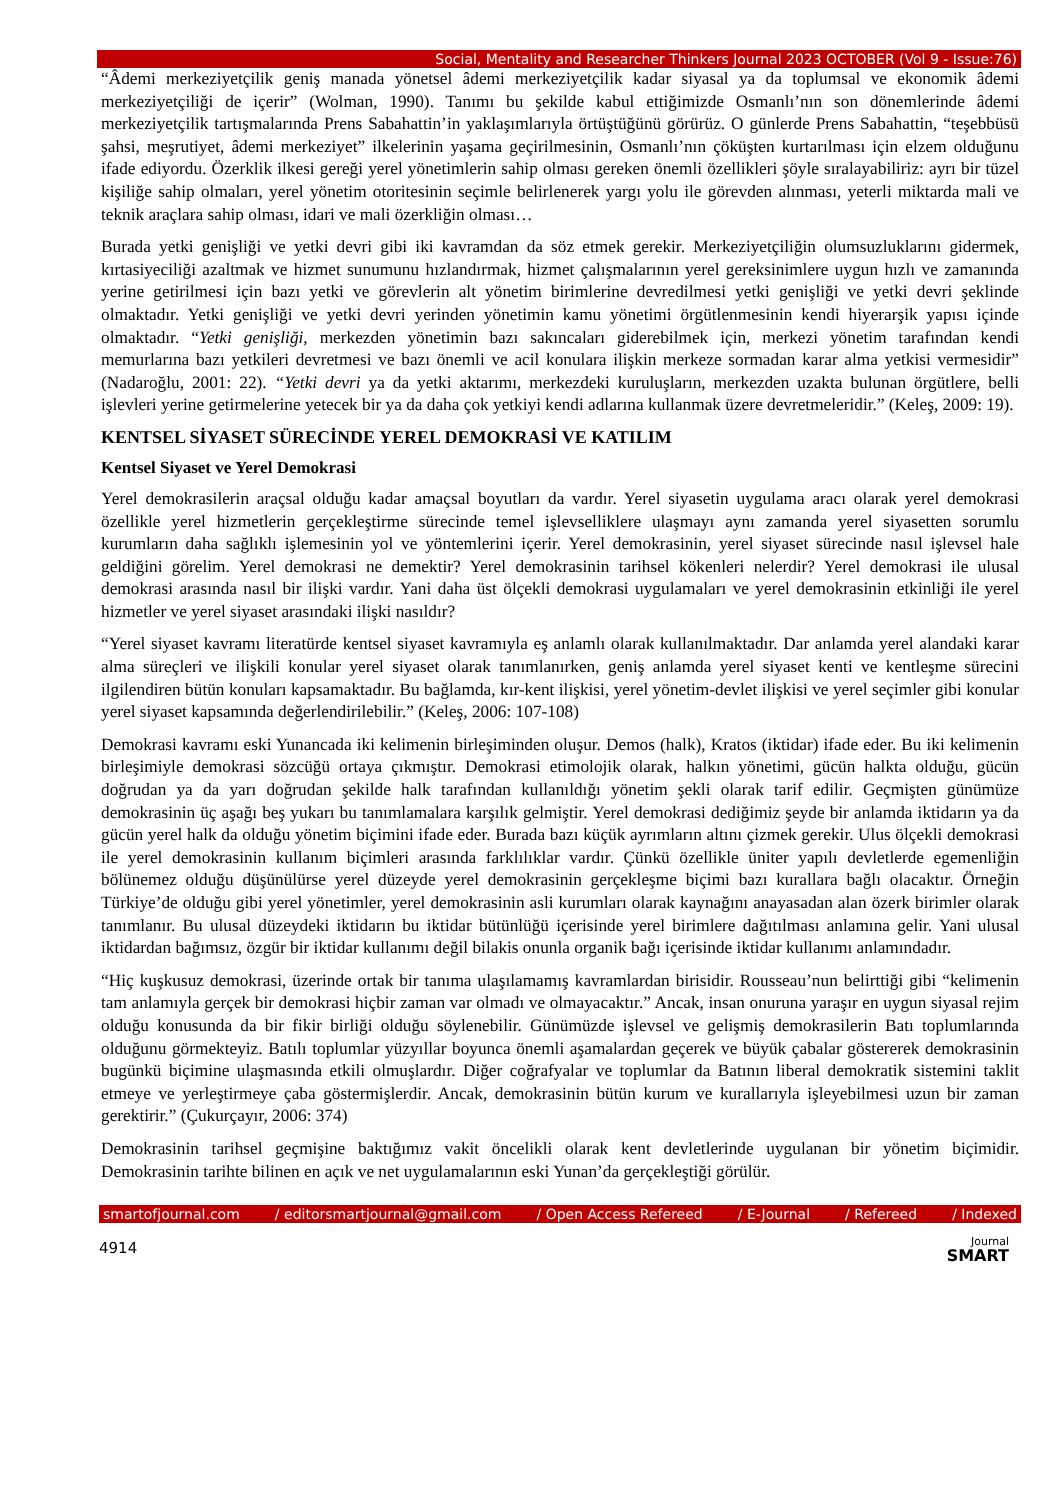Social, Mentality and Researcher Thinkers Journal 2023 OCTOBER (Vol 9 - Issue:76)
“Âdemi merkeziyetçilik geniş manada yönetsel âdemi merkeziyetçilik kadar siyasal ya da toplumsal ve ekonomik âdemi merkeziyetçiliği de içerir” (Wolman, 1990). Tanımı bu şekilde kabul ettiğimizde Osmanlı’nın son dönemlerinde âdemi merkeziyetçilik tartışmalarında Prens Sabahattin’in yaklaşımlarıyla örtüştüğünü görürüz. O günlerde Prens Sabahattin, “teşebbüsü şahsi, meşrutiyet, âdemi merkeziyet” ilkelerinin yaşama geçirilmesinin, Osmanlı’nın çöküşten kurtarılması için elzem olduğunu ifade ediyordu. Özerklik ilkesi gereği yerel yönetimlerin sahip olması gereken önemli özellikleri şöyle sıralayabiliriz: ayrı bir tüzel kişiliğe sahip olmaları, yerel yönetim otoritesinin seçimle belirlenerek yargı yolu ile görevden alınması, yeterli miktarda mali ve teknik araçlara sahip olması, idari ve mali özerkliğin olması…
Burada yetki genişliği ve yetki devri gibi iki kavramdan da söz etmek gerekir. Merkeziyetçiliğin olumsuzluklarını gidermek, kırtasiyeciliği azaltmak ve hizmet sunumunu hızlandırmak, hizmet çalışmalarının yerel gereksinimlere uygun hızlı ve zamanında yerine getirilmesi için bazı yetki ve görevlerin alt yönetim birimlerine devredilmesi yetki genişliği ve yetki devri şeklinde olmaktadır. Yetki genişliği ve yetki devri yerinden yönetimin kamu yönetimi örgütlenmesinin kendi hiyerarşik yapısı içinde olmaktadır. “Yetki genişliği, merkezden yönetimin bazı sakıncaları giderebilmek için, merkezi yönetim tarafından kendi memurlarına bazı yetkileri devretmesi ve bazı önemli ve acil konulara ilişkin merkeze sormadan karar alma yetkisi vermesidir” (Nadaroğlu, 2001: 22). “Yetki devri ya da yetki aktarımı, merkezdeki kuruluşların, merkezden uzakta bulunan örgütlere, belli işlevleri yerine getirmelerine yetecek bir ya da daha çok yetkiyi kendi adlarına kullanmak üzere devretmeleridir.” (Keleş, 2009: 19).
KENTSEL SİYASET SÜRECİNDE YEREL DEMOKRASİ VE KATILIM
Kentsel Siyaset ve Yerel Demokrasi
Yerel demokrasilerin araçsal olduğu kadar amaçsal boyutları da vardır. Yerel siyasetin uygulama aracı olarak yerel demokrasi özellikle yerel hizmetlerin gerçekleştirme sürecinde temel işlevselliklere ulaşmayı aynı zamanda yerel siyasetten sorumlu kurumların daha sağlıklı işlemesinin yol ve yöntemlerini içerir. Yerel demokrasinin, yerel siyaset sürecinde nasıl işlevsel hale geldiğini görelim. Yerel demokrasi ne demektir? Yerel demokrasinin tarihsel kökenleri nelerdir? Yerel demokrasi ile ulusal demokrasi arasında nasıl bir ilişki vardır. Yani daha üst ölçekli demokrasi uygulamaları ve yerel demokrasinin etkinliği ile yerel hizmetler ve yerel siyaset arasındaki ilişki nasıldır?
“Yerel siyaset kavramı literatürde kentsel siyaset kavramıyla eş anlamlı olarak kullanılmaktadır. Dar anlamda yerel alandaki karar alma süreçleri ve ilişkili konular yerel siyaset olarak tanımlanırken, geniş anlamda yerel siyaset kenti ve kentleşme sürecini ilgilendiren bütün konuları kapsamaktadır. Bu bağlamda, kır-kent ilişkisi, yerel yönetim-devlet ilişkisi ve yerel seçimler gibi konular yerel siyaset kapsamında değerlendirilebilir.” (Keleş, 2006: 107-108)
Demokrasi kavramı eski Yunancada iki kelimenin birleşiminden oluşur. Demos (halk), Kratos (iktidar) ifade eder. Bu iki kelimenin birleşimiyle demokrasi sözcüğü ortaya çıkmıştır. Demokrasi etimolojik olarak, halkın yönetimi, gücün halkta olduğu, gücün doğrudan ya da yarı doğrudan şekilde halk tarafından kullanıldığı yönetim şekli olarak tarif edilir. Geçmişten günümüze demokrasinin üç aşağı beş yukarı bu tanımlamalara karşılık gelmiştir. Yerel demokrasi dediğimiz şeyde bir anlamda iktidarın ya da gücün yerel halk da olduğu yönetim biçimini ifade eder. Burada bazı küçük ayrımların altını çizmek gerekir. Ulus ölçekli demokrasi ile yerel demokrasinin kullanım biçimleri arasında farklılıklar vardır. Çünkü özellikle üniter yapılı devletlerde egemenliğin bölünemez olduğu düşünülürse yerel düzeyde yerel demokrasinin gerçekleşme biçimi bazı kurallara bağlı olacaktır. Örneğin Türkiye’de olduğu gibi yerel yönetimler, yerel demokrasinin asli kurumları olarak kaynağını anayasadan alan özerk birimler olarak tanımlanır. Bu ulusal düzeydeki iktidarın bu iktidar bütünlüğü içerisinde yerel birimlere dağıtılması anlamına gelir. Yani ulusal iktidardan bağımsız, özgür bir iktidar kullanımı değil bilakis onunla organik bağı içerisinde iktidar kullanımı anlamındadır.
“Hiç kuşkusuz demokrasi, üzerinde ortak bir tanıma ulaşılamamış kavramlardan birisidir. Rousseau’nun belirttiği gibi “kelimenin tam anlamıyla gerçek bir demokrasi hiçbir zaman var olmadı ve olmayacaktır.” Ancak, insan onuruna yaraşır en uygun siyasal rejim olduğu konusunda da bir fikir birliği olduğu söylenebilir. Günümüzde işlevsel ve gelişmiş demokrasilerin Batı toplumlarında olduğunu görmekteyiz. Batılı toplumlar yüzyıllar boyunca önemli aşamalardan geçerek ve büyük çabalar göstererek demokrasinin bugünkü biçimine ulaşmasında etkili olmuşlardır. Diğer coğrafyalar ve toplumlar da Batının liberal demokratik sistemini taklit etmeye ve yerleştirmeye çaba göstermişlerdir. Ancak, demokrasinin bütün kurum ve kurallarıyla işleyebilmesi uzun bir zaman gerektirir.” (Çukurçayır, 2006: 374)
Demokrasinin tarihsel geçmişine baktığımız vakit öncelikli olarak kent devletlerinde uygulanan bir yönetim biçimidir. Demokrasinin tarihte bilinen en açık ve net uygulamalarının eski Yunan’da gerçekleştiği görülür.
smartofjournal.com / editorsmartjournal@gmail.com / Open Access Refereed / E-Journal / Refereed / Indexed
4914 Journal
SMART